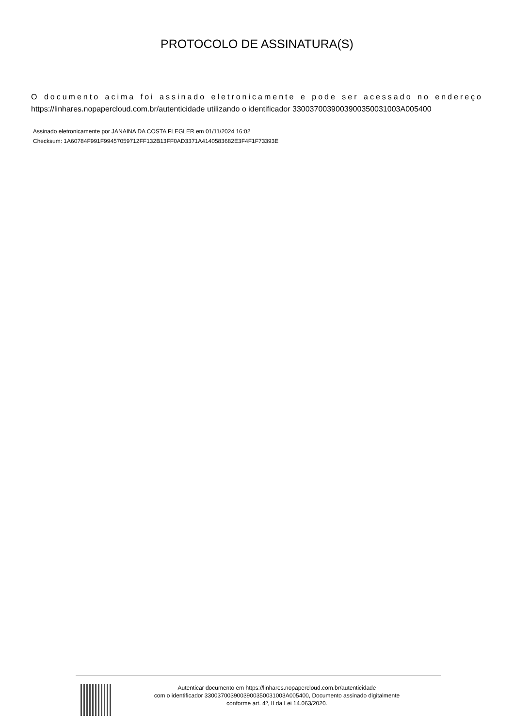PROTOCOLO DE ASSINATURA(S)
O documento acima foi assinado eletronicamente e pode ser acessado no endereço https://linhares.nopapercloud.com.br/autenticidade utilizando o identificador 330037003900390035003100​3A005400
Assinado eletronicamente por JANAINA DA COSTA FLEGLER em 01/11/2024 16:02
Checksum: 1A60784F991F99457059712FF132B13FF0AD3371A4140583682E3F4F1F73393E
Autenticar documento em https://linhares.nopapercloud.com.br/autenticidade
com o identificador 330037003900390035003100​3A005400, Documento assinado digitalmente
conforme art. 4º, II da Lei 14.063/2020.